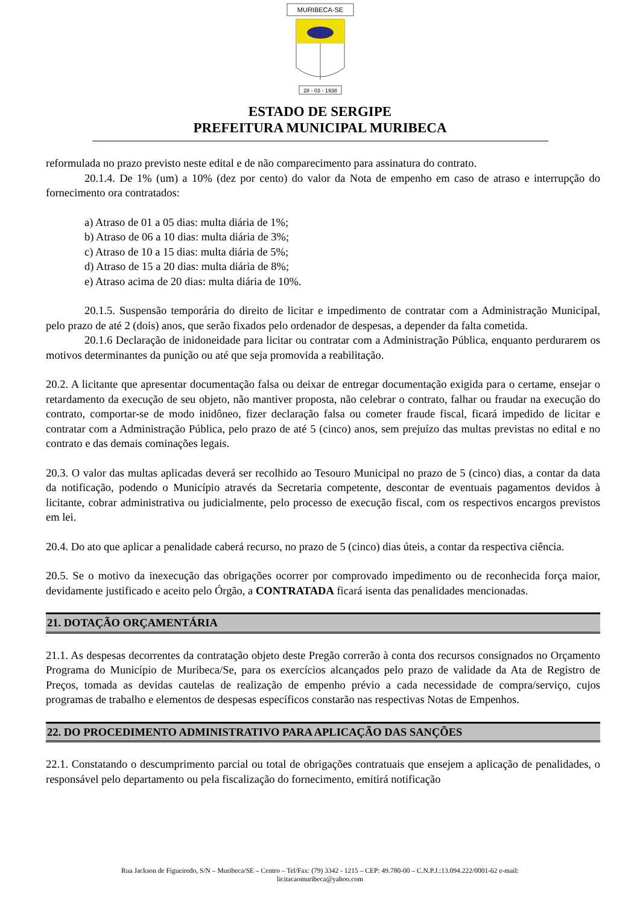MURIBECA-SE
28 - 03 - 1938
ESTADO DE SERGIPE
PREFEITURA MUNICIPAL MURIBECA
reformulada no prazo previsto neste edital e de não comparecimento para assinatura do contrato.
20.1.4. De 1% (um) a 10% (dez por cento) do valor da Nota de empenho em caso de atraso e interrupção do fornecimento ora contratados:
a) Atraso de 01 a 05 dias: multa diária de 1%;
b) Atraso de 06 a 10 dias: multa diária de 3%;
c) Atraso de 10 a 15 dias: multa diária de 5%;
d) Atraso de 15 a 20 dias: multa diária de 8%;
e) Atraso acima de 20 dias: multa diária de 10%.
20.1.5. Suspensão temporária do direito de licitar e impedimento de contratar com a Administração Municipal, pelo prazo de até 2 (dois) anos, que serão fixados pelo ordenador de despesas, a depender da falta cometida.
20.1.6 Declaração de inidoneidade para licitar ou contratar com a Administração Pública, enquanto perdurarem os motivos determinantes da punição ou até que seja promovida a reabilitação.
20.2. A licitante que apresentar documentação falsa ou deixar de entregar documentação exigida para o certame, ensejar o retardamento da execução de seu objeto, não mantiver proposta, não celebrar o contrato, falhar ou fraudar na execução do contrato, comportar-se de modo inidôneo, fizer declaração falsa ou cometer fraude fiscal, ficará impedido de licitar e contratar com a Administração Pública, pelo prazo de até 5 (cinco) anos, sem prejuízo das multas previstas no edital e no contrato e das demais cominações legais.
20.3. O valor das multas aplicadas deverá ser recolhido ao Tesouro Municipal no prazo de 5 (cinco) dias, a contar da data da notificação, podendo o Município através da Secretaria competente, descontar de eventuais pagamentos devidos à licitante, cobrar administrativa ou judicialmente, pelo processo de execução fiscal, com os respectivos encargos previstos em lei.
20.4. Do ato que aplicar a penalidade caberá recurso, no prazo de 5 (cinco) dias úteis, a contar da respectiva ciência.
20.5. Se o motivo da inexecução das obrigações ocorrer por comprovado impedimento ou de reconhecida força maior, devidamente justificado e aceito pelo Órgão, a CONTRATADA ficará isenta das penalidades mencionadas.
21. DOTAÇÃO ORÇAMENTÁRIA
21.1. As despesas decorrentes da contratação objeto deste Pregão correrão à conta dos recursos consignados no Orçamento Programa do Município de Muribeca/Se, para os exercícios alcançados pelo prazo de validade da Ata de Registro de Preços, tomada as devidas cautelas de realização de empenho prévio a cada necessidade de compra/serviço, cujos programas de trabalho e elementos de despesas específicos constarão nas respectivas Notas de Empenhos.
22. DO PROCEDIMENTO ADMINISTRATIVO PARA APLICAÇÃO DAS SANÇÕES
22.1. Constatando o descumprimento parcial ou total de obrigações contratuais que ensejem a aplicação de penalidades, o responsável pelo departamento ou pela fiscalização do fornecimento, emitirá notificação
Rua Jackson de Figueiredo, S/N – Muribeca/SE – Centro – Tel/Fax: (79) 3342 - 1215 – CEP: 49.780-00 – C.N.P.J.:13.094.222/0001-62 e-mail:
licitacaomuribeca@yahoo.com